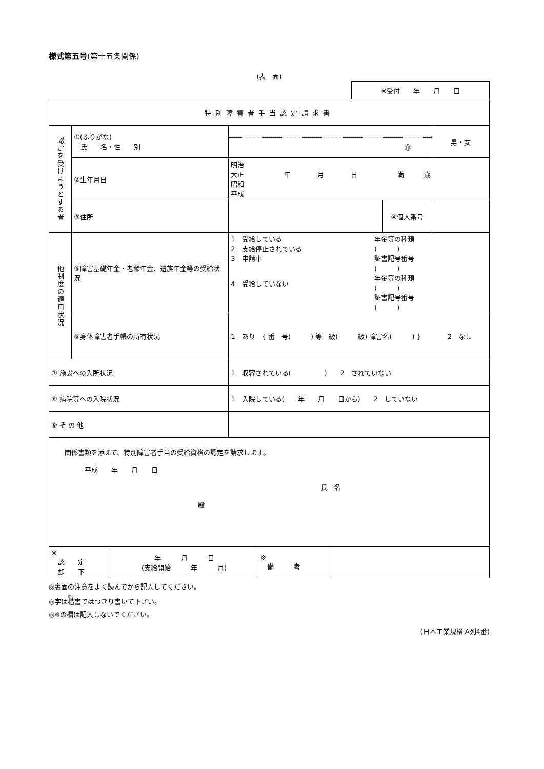様式第五号(第十五条関係)
(表　面)
| ※受付 年 月 日 |
| 特別障害者手当認定請求書 | | | | |
| 認定を受けようとする者 | ①(ふりがな) 氏 名・性 別 | ㊞ | | 男・女 |
| | ②生年月日 | 明治 大正 年 月 日 満 歳 昭和 平成 | | |
| | ③住所 | | ④個人番号 | |
| 他制度の適用状況 | ⑤障害基礎年金・老齢年金、遺族年金等の受給状況 | 1 受給している 2 支給停止されている 3 申請中 4 受給していない 年金等の種類 ( ) 証書記号番号 ( ) 年金等の種類 ( ) 証書記号番号 ( ) | | |
| | ⑥身体障害者手帳の所有状況 | 1 あり { 番 号( ) 等 級( 級) 障害名( ) } 2 なし | | |
| ⑦ 施設への入所状況 | | 1 収容されている( ) 2 されていない | | |
| ⑧ 病院等への入院状況 | | 1 入院している( 年 月 日から) 2 していない | | |
| ⑨ そ の 他 | | | | |
| 関係書類を添えて、特別障害者手当の受給資格の認定を請求します。 平成 年 月 日 氏 名 殿 | | | | |
| ※ 認 定 却 下 | 年 月 日 (支給開始 年 月) | ※ 備 考 | |
◎裏面の注意をよく読んでから記入してください。
◎字は楷書ではつきり書いて下さい。
◎※の欄は記入しないでください。
(日本工業規格 A列4番)